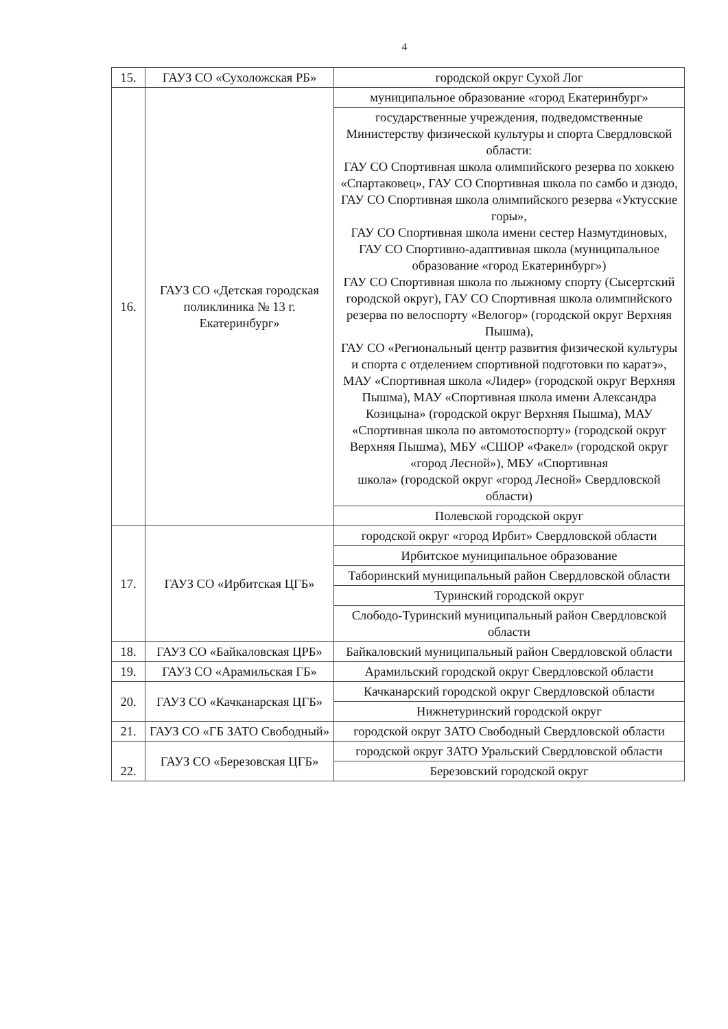4
| 15. | ГАУЗ СО «Сухоложская РБ» | городской округ Сухой Лог |
| 16. | ГАУЗ СО «Детская городская поликлиника № 13 г. Екатеринбург» | муниципальное образование «город Екатеринбург» |
| | | государственные учреждения, подведомственные Министерству физической культуры и спорта Свердловской области: ГАУ СО Спортивная школа олимпийского резерва по хоккею «Спартаковец», ГАУ СО Спортивная школа по самбо и дзюдо, ГАУ СО Спортивная школа олимпийского резерва «Уктусские горы», ГАУ СО Спортивная школа имени сестер Назмутдиновых, ГАУ СО Спортивно-адаптивная школа (муниципальное образование «город Екатеринбург») ГАУ СО Спортивная школа по лыжному спорту (Сысертский городской округ), ГАУ СО Спортивная школа олимпийского резерва по велоспорту «Велогор» (городской округ Верхняя Пышма), ГАУ СО «Региональный центр развития физической культуры и спорта с отделением спортивной подготовки по каратэ», МАУ «Спортивная школа «Лидер» (городской округ Верхняя Пышма), МАУ «Спортивная школа имени Александра Козицына» (городской округ Верхняя Пышма), МАУ «Спортивная школа по автомотоспорту» (городской округ Верхняя Пышма), МБУ «СШОР «Факел» (городской округ «город Лесной»), МБУ «Спортивная школа» (городской округ «город Лесной» Свердловской области) |
| | | Полевской городской округ |
| 17. | ГАУЗ СО «Ирбитская ЦГБ» | городской округ «город Ирбит» Свердловской области |
| | | Ирбитское муниципальное образование |
| | | Таборинский муниципальный район Свердловской области |
| | | Туринский городской округ |
| | | Слободо-Туринский муниципальный район Свердловской области |
| 18. | ГАУЗ СО «Байкаловская ЦРБ» | Байкаловский муниципальный район Свердловской области |
| 19. | ГАУЗ СО «Арамильская ГБ» | Арамильский городской округ Свердловской области |
| 20. | ГАУЗ СО «Качканарская ЦГБ» | Качканарский городской округ Свердловской области |
| | | Нижнетуринский городской округ |
| 21. | ГАУЗ СО «ГБ ЗАТО Свободный» | городской округ ЗАТО Свободный Свердловской области |
| 22. | ГАУЗ СО «Березовская ЦГБ» | городской округ ЗАТО Уральский Свердловской области |
| | | Березовский городской округ |